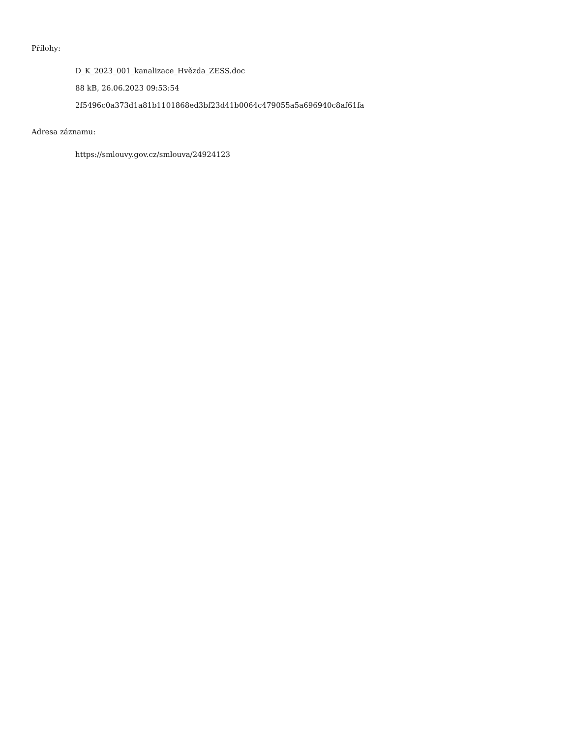Přílohy:
D_K_2023_001_kanalizace_Hvězda_ZESS.doc
88 kB, 26.06.2023 09:53:54
2f5496c0a373d1a81b1101868ed3bf23d41b0064c479055a5a696940c8af61fa
Adresa záznamu:
https://smlouvy.gov.cz/smlouva/24924123